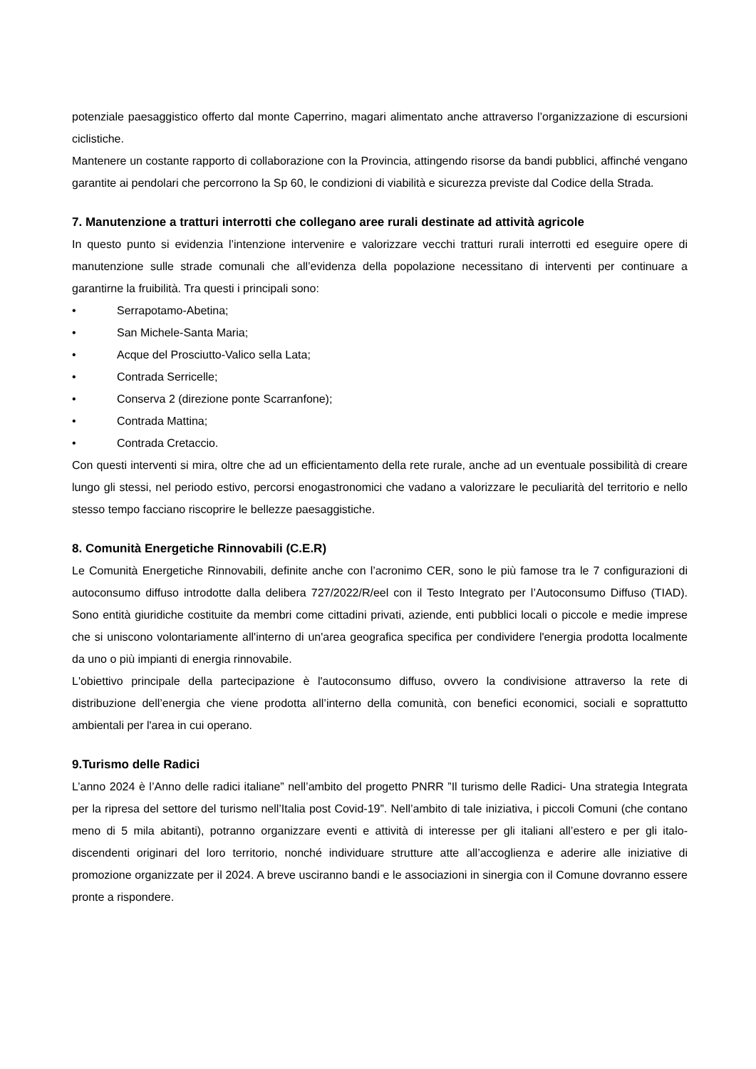potenziale paesaggistico offerto dal monte Caperrino, magari alimentato anche attraverso l’organizzazione di escursioni ciclistiche.
Mantenere un costante rapporto di collaborazione con la Provincia, attingendo risorse da bandi pubblici, affinché vengano garantite ai pendolari che percorrono la Sp 60, le condizioni di viabilità e sicurezza previste dal Codice della Strada.
7. Manutenzione a tratturi interrotti che collegano aree rurali destinate ad attività agricole
In questo punto si evidenzia l’intenzione intervenire e valorizzare vecchi tratturi rurali interrotti ed eseguire opere di manutenzione sulle strade comunali che all’evidenza della popolazione necessitano di interventi per continuare a garantirne la fruibilità. Tra questi i principali sono:
• Serrapotamo-Abetina;
• San Michele-Santa Maria;
• Acque del Prosciutto-Valico sella Lata;
• Contrada Serricelle;
• Conserva 2 (direzione ponte Scarranfone);
• Contrada Mattina;
• Contrada Cretaccio.
Con questi interventi si mira, oltre che ad un efficientamento della rete rurale, anche ad un eventuale possibilità di creare lungo gli stessi, nel periodo estivo, percorsi enogastronomici che vadano a valorizzare le peculiarità del territorio e nello stesso tempo facciano riscoprire le bellezze paesaggistiche.
8. Comunità Energetiche Rinnovabili (C.E.R)
Le Comunità Energetiche Rinnovabili, definite anche con l’acronimo CER, sono le più famose tra le 7 configurazioni di autoconsumo diffuso introdotte dalla delibera 727/2022/R/eel con il Testo Integrato per l’Autoconsumo Diffuso (TIAD). Sono entità giuridiche costituite da membri come cittadini privati, aziende, enti pubblici locali o piccole e medie imprese che si uniscono volontariamente all'interno di un'area geografica specifica per condividere l'energia prodotta localmente da uno o più impianti di energia rinnovabile.
L'obiettivo principale della partecipazione è l'autoconsumo diffuso, ovvero la condivisione attraverso la rete di distribuzione dell’energia che viene prodotta all’interno della comunità, con benefici economici, sociali e soprattutto ambientali per l'area in cui operano.
9.Turismo delle Radici
L’anno 2024 è l’Anno delle radici italiane” nell’ambito del progetto PNRR ”Il turismo delle Radici- Una strategia Integrata per la ripresa del settore del turismo nell’Italia post Covid-19”. Nell’ambito di tale iniziativa, i piccoli Comuni (che contano meno di 5 mila abitanti), potranno organizzare eventi e attività di interesse per gli italiani all’estero e per gli italo-discendenti originari del loro territorio, nonché individuare strutture atte all’accoglienza e aderire alle iniziative di promozione organizzate per il 2024. A breve usciranno bandi e le associazioni in sinergia con il Comune dovranno essere pronte a rispondere.